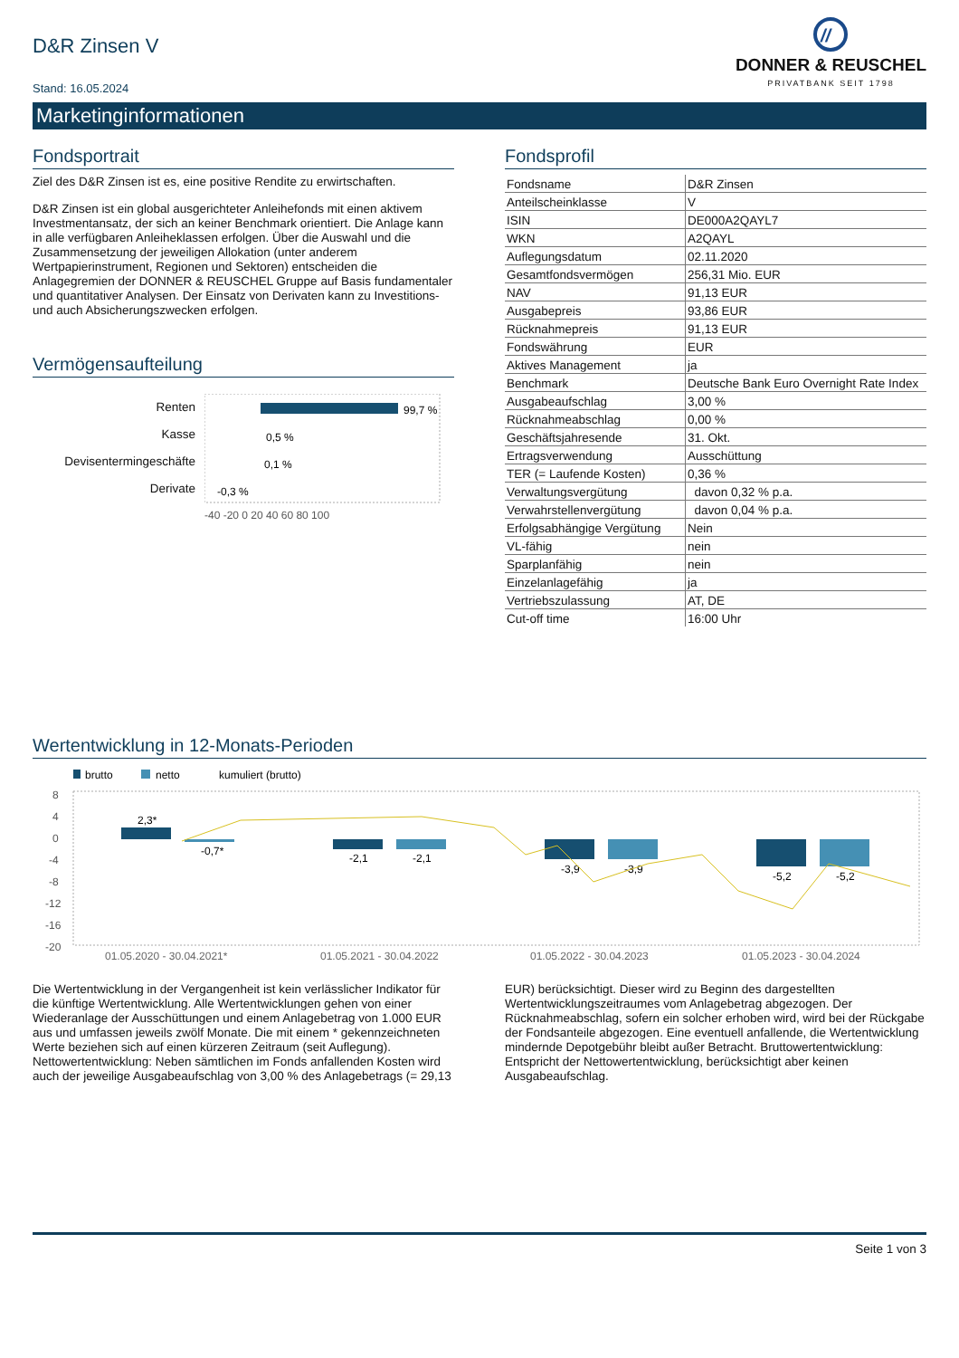D&R Zinsen V
Stand: 16.05.2024
//
DONNER & REUSCHEL
PRIVATBANK SEIT 1798
Marketinginformationen
Fondsportrait
Ziel des D&R Zinsen ist es, eine positive Rendite zu erwirtschaften.
D&R Zinsen ist ein global ausgerichteter Anleihefonds mit einen aktivem Investmentansatz, der sich an keiner Benchmark orientiert. Die Anlage kann in alle verfügbaren Anleiheklassen erfolgen. Über die Auswahl und die Zusammensetzung der jeweiligen Allokation (unter anderem Wertpapierinstrument, Regionen und Sektoren) entscheiden die Anlagegremien der DONNER & REUSCHEL Gruppe auf Basis fundamentaler und quantitativer Analysen. Der Einsatz von Derivaten kann zu Investitions- und auch Absicherungszwecken erfolgen.
Vermögensaufteilung
Renten
Kasse
Devisentermingeschäfte
Derivate
99,7 %
0,5 %
0,1 %
-0,3 %
-40 -20 0 20 40 60 80 100
Fondsprofil
| Fondsname | D&R Zinsen |
| Anteilscheinklasse | V |
| ISIN | DE000A2QAYL7 |
| WKN | A2QAYL |
| Auflegungsdatum | 02.11.2020 |
| Gesamtfondsvermögen | 256,31 Mio. EUR |
| NAV | 91,13 EUR |
| Ausgabepreis | 93,86 EUR |
| Rücknahmepreis | 91,13 EUR |
| Fondswährung | EUR |
| Aktives Management | ja |
| Benchmark | Deutsche Bank Euro Overnight Rate Index |
| Ausgabeaufschlag | 3,00 % |
| Rücknahmeabschlag | 0,00 % |
| Geschäftsjahresende | 31. Okt. |
| Ertragsverwendung | Ausschüttung |
| TER (= Laufende Kosten) | 0,36 % |
| Verwaltungsvergütung | davon 0,32 % p.a. |
| Verwahrstellenvergütung | davon 0,04 % p.a. |
| Erfolgsabhängige Vergütung | Nein |
| VL-fähig | nein |
| Sparplanfähig | nein |
| Einzelanlagefähig | ja |
| Vertriebszulassung | AT, DE |
| Cut-off time | 16:00 Uhr |
Wertentwicklung in 12-Monats-Perioden
brutto
netto
kumuliert (brutto)
8
4
0
-4
-8
-12
-16
-20
2,3*
-0,7*
-2,1
-2,1
-3,9
-3,9
-5,2
-5,2
01.05.2020 - 30.04.2021*
01.05.2021 - 30.04.2022
01.05.2022 - 30.04.2023
01.05.2023 - 30.04.2024
Die Wertentwicklung in der Vergangenheit ist kein verlässlicher Indikator für die künftige Wertentwicklung. Alle Wertentwicklungen gehen von einer Wiederanlage der Ausschüttungen und einem Anlagebetrag von 1.000 EUR aus und umfassen jeweils zwölf Monate. Die mit einem * gekennzeichneten Werte beziehen sich auf einen kürzeren Zeitraum (seit Auflegung). Nettowertentwicklung: Neben sämtlichen im Fonds anfallenden Kosten wird auch der jeweilige Ausgabeaufschlag von 3,00 % des Anlagebetrags (= 29,13
EUR) berücksichtigt. Dieser wird zu Beginn des dargestellten Wertentwicklungszeitraumes vom Anlagebetrag abgezogen. Der Rücknahmeabschlag, sofern ein solcher erhoben wird, wird bei der Rückgabe der Fondsanteile abgezogen. Eine eventuell anfallende, die Wertentwicklung mindernde Depotgebühr bleibt außer Betracht. Bruttowertentwicklung: Entspricht der Nettowertentwicklung, berücksichtigt aber keinen Ausgabeaufschlag.
Seite 1 von 3